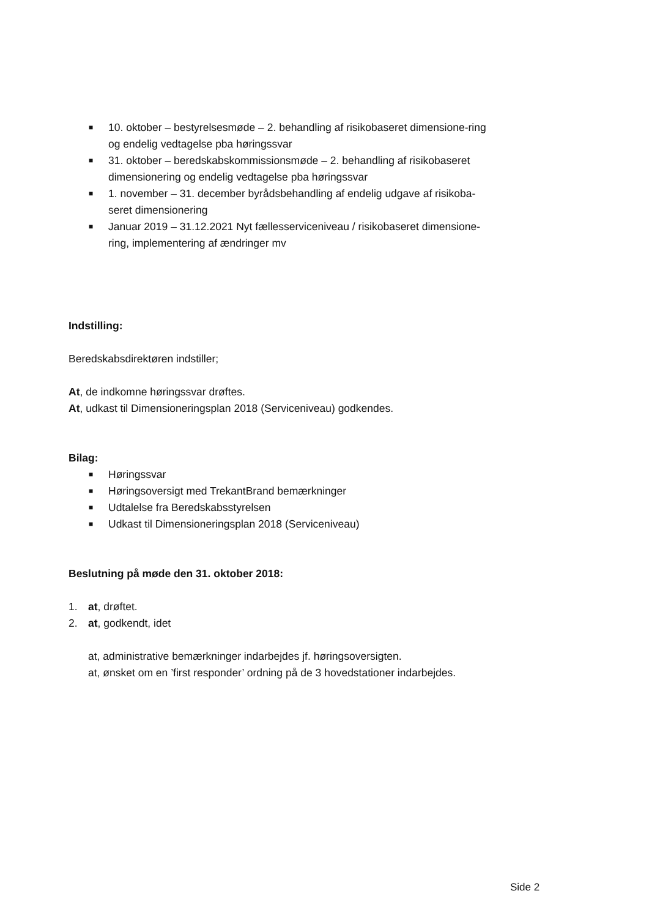■ 10. oktober – bestyrelsesmøde – 2. behandling af risikobaseret dimensione-ring og endelig vedtagelse pba høringssvar
■ 31. oktober – beredskabskommissionsmøde – 2. behandling af risikobaseret dimensionering og endelig vedtagelse pba høringssvar
■ 1. november – 31. december byrådsbehandling af endelig udgave af risikoba-seret dimensionering
■ Januar 2019 – 31.12.2021 Nyt fællesserviceniveau / risikobaseret dimensione-ring, implementering af ændringer mv
Indstilling:
Beredskabsdirektøren indstiller;
At, de indkomne høringssvar drøftes.
At, udkast til Dimensioneringsplan 2018 (Serviceniveau) godkendes.
Bilag:
■ Høringssvar
■ Høringsoversigt med TrekantBrand bemærkninger
■ Udtalelse fra Beredskabsstyrelsen
■ Udkast til Dimensioneringsplan 2018 (Serviceniveau)
Beslutning på møde den 31. oktober 2018:
1. at, drøftet.
2. at, godkendt, idet
at, administrative bemærkninger indarbejdes jf. høringsoversigten.
at, ønsket om en ’first responder’ ordning på de 3 hovedstationer indarbejdes.
Side 2